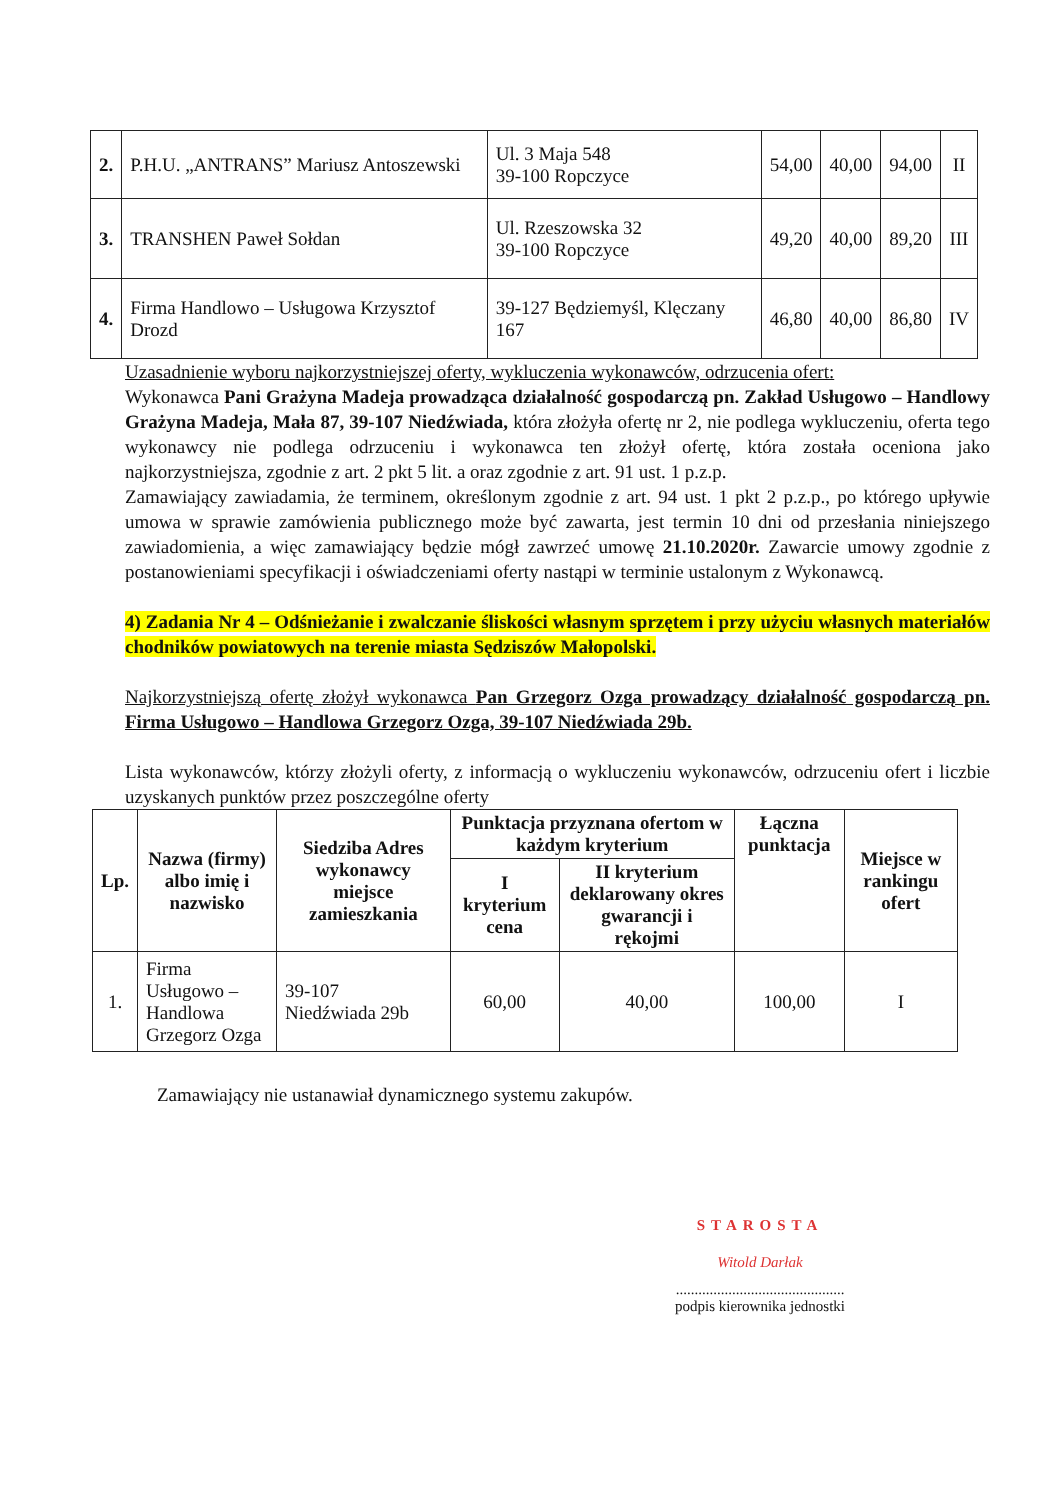| 2. | P.H.U. „ANTRANS” Mariusz Antoszewski | Ul. 3 Maja 548 39-100 Ropczyce | 54,00 | 40,00 | 94,00 | II |
| 3. | TRANSHEN Paweł Sołdan | Ul. Rzeszowska 32 39-100 Ropczyce | 49,20 | 40,00 | 89,20 | III |
| 4. | Firma Handlowo – Usługowa Krzysztof Drozd | 39-127 Będziemyśl, Klęczany 167 | 46,80 | 40,00 | 86,80 | IV |
Uzasadnienie wyboru najkorzystniejszej oferty, wykluczenia wykonawców, odrzucenia ofert:
Wykonawca Pani Grażyna Madeja prowadząca działalność gospodarczą pn. Zakład Usługowo – Handlowy Grażyna Madeja, Mała 87, 39-107 Niedźwiada, która złożyła ofertę nr 2, nie podlega wykluczeniu, oferta tego wykonawcy nie podlega odrzuceniu i wykonawca ten złożył ofertę, która została oceniona jako najkorzystniejsza, zgodnie z art. 2 pkt 5 lit. a oraz zgodnie z art. 91 ust. 1 p.z.p.
Zamawiający zawiadamia, że terminem, określonym zgodnie z art. 94 ust. 1 pkt 2 p.z.p., po którego upływie umowa w sprawie zamówienia publicznego może być zawarta, jest termin 10 dni od przesłania niniejszego zawiadomienia, a więc zamawiający będzie mógł zawrzeć umowę 21.10.2020r. Zawarcie umowy zgodnie z postanowieniami specyfikacji i oświadczeniami oferty nastąpi w terminie ustalonym z Wykonawcą.
4) Zadania Nr 4 – Odśnieżanie i zwalczanie śliskości własnym sprzętem i przy użyciu własnych materiałów chodników powiatowych na terenie miasta Sędziszów Małopolski.
Najkorzystniejszą ofertę złożył wykonawca Pan Grzegorz Ozga prowadzący działalność gospodarczą pn. Firma Usługowo – Handlowa Grzegorz Ozga, 39-107 Niedźwiada 29b.
Lista wykonawców, którzy złożyli oferty, z informacją o wykluczeniu wykonawców, odrzuceniu ofert i liczbie uzyskanych punktów przez poszczególne oferty
| Lp. | Nazwa (firmy) albo imię i nazwisko | Siedziba Adres wykonawcy miejsce zamieszkania | Punktacja przyznana ofertom w każdym kryterium | | Łączna punktacja | Miejsce w rankingu ofert |
| --- | --- | --- | --- | --- | --- | --- |
| | | | I kryterium cena | II kryterium deklarowany okres gwarancji i rękojmi | | |
| 1. | Firma Usługowo – Handlowa Grzegorz Ozga | 39-107 Niedźwiada 29b | 60,00 | 40,00 | 100,00 | I |
Zamawiający nie ustanawiał dynamicznego systemu zakupów.
STAROSTA
Witold Darłak
.............................................
podpis kierownika jednostki